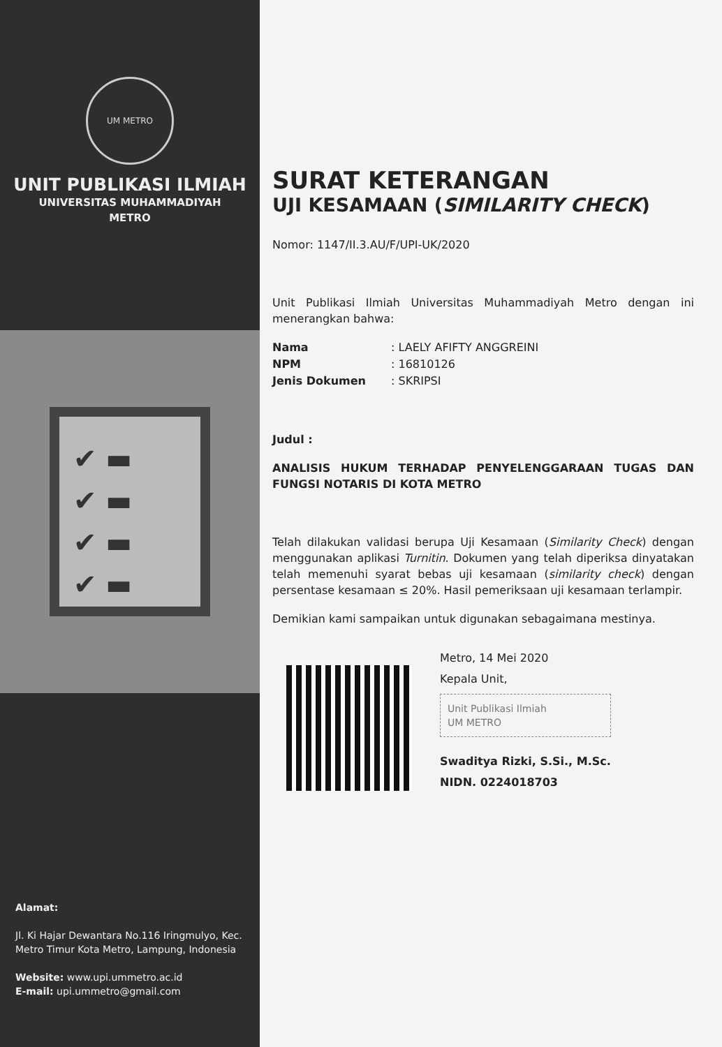UM METRO
UNIT PUBLIKASI ILMIAH
UNIVERSITAS MUHAMMADIYAH
METRO
✔ ▬
✔ ▬
✔ ▬
✔ ▬
Alamat:
Jl. Ki Hajar Dewantara No.116 Iringmulyo, Kec. Metro Timur Kota Metro, Lampung, Indonesia
Website: www.upi.ummetro.ac.id
E-mail: upi.ummetro@gmail.com
SURAT KETERANGAN
UJI KESAMAAN (SIMILARITY CHECK)
Nomor: 1147/II.3.AU/F/UPI-UK/2020
Unit Publikasi Ilmiah Universitas Muhammadiyah Metro dengan ini menerangkan bahwa:
Nama: LAELY AFIFTY ANGGREINI
NPM: 16810126
Jenis Dokumen: SKRIPSI
Judul :
ANALISIS HUKUM TERHADAP PENYELENGGARAAN TUGAS DAN FUNGSI NOTARIS DI KOTA METRO
Telah dilakukan validasi berupa Uji Kesamaan (Similarity Check) dengan menggunakan aplikasi Turnitin. Dokumen yang telah diperiksa dinyatakan telah memenuhi syarat bebas uji kesamaan (similarity check) dengan persentase kesamaan ≤ 20%. Hasil pemeriksaan uji kesamaan terlampir.
Demikian kami sampaikan untuk digunakan sebagaimana mestinya.
Metro, 14 Mei 2020
Kepala Unit,
Unit Publikasi Ilmiah
UM METRO
Swaditya Rizki, S.Si., M.Sc.
NIDN. 0224018703